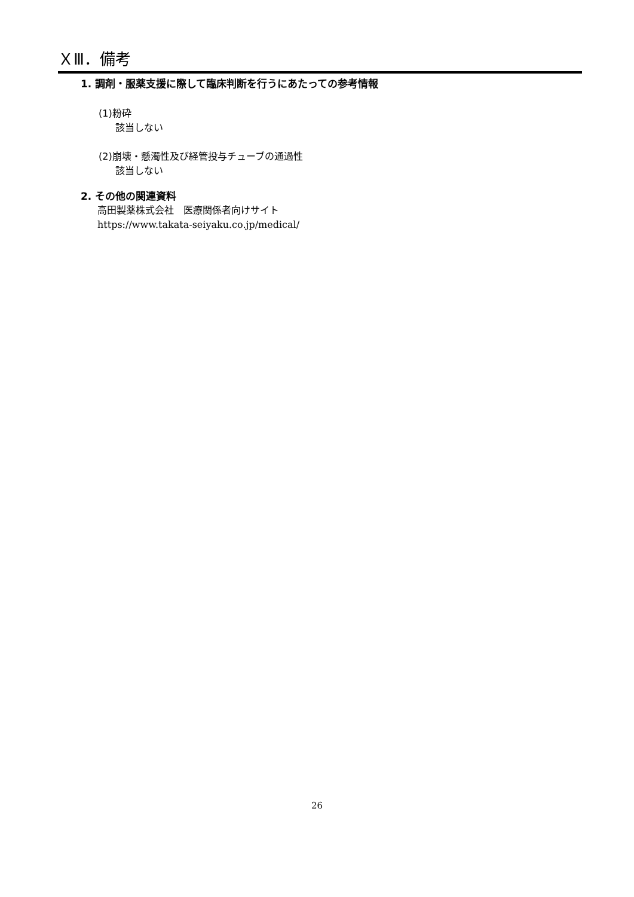ＸⅢ．備考
1. 調剤・服薬支援に際して臨床判断を行うにあたっての参考情報
(1)粉砕
該当しない
(2)崩壊・懸濁性及び経管投与チューブの通過性
該当しない
2. その他の関連資料
高田製薬株式会社　医療関係者向けサイト
https://www.takata-seiyaku.co.jp/medical/
26